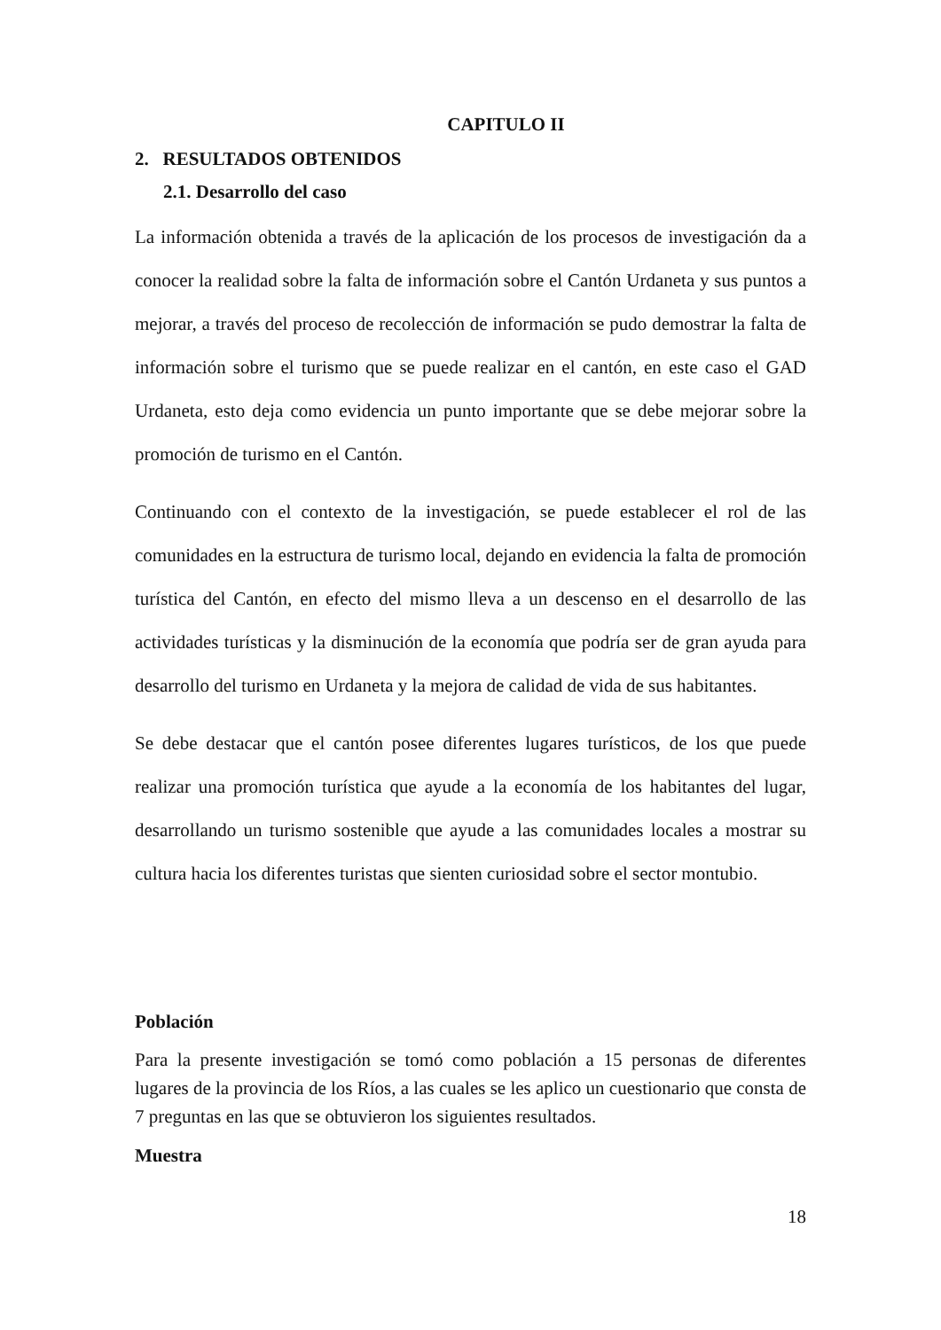CAPITULO II
2. RESULTADOS OBTENIDOS
2.1. Desarrollo del caso
La información obtenida a través de la aplicación de los procesos de investigación da a conocer la realidad sobre la falta de información sobre el Cantón Urdaneta y sus puntos a mejorar, a través del proceso de recolección de información se pudo demostrar la falta de información sobre el turismo que se puede realizar en el cantón, en este caso el GAD Urdaneta, esto deja como evidencia un punto importante que se debe mejorar sobre la promoción de turismo en el Cantón.
Continuando con el contexto de la investigación, se puede establecer el rol de las comunidades en la estructura de turismo local, dejando en evidencia la falta de promoción turística del Cantón, en efecto del mismo lleva a un descenso en el desarrollo de las actividades turísticas y la disminución de la economía que podría ser de gran ayuda para desarrollo del turismo en Urdaneta y la mejora de calidad de vida de sus habitantes.
Se debe destacar que el cantón posee diferentes lugares turísticos, de los que puede realizar una promoción turística que ayude a la economía de los habitantes del lugar, desarrollando un turismo sostenible que ayude a las comunidades locales a mostrar su cultura hacia los diferentes turistas que sienten curiosidad sobre el sector montubio.
Población
Para la presente investigación se tomó como población a 15 personas de diferentes lugares de la provincia de los Ríos, a las cuales se les aplico un cuestionario que consta de 7 preguntas en las que se obtuvieron los siguientes resultados.
Muestra
18